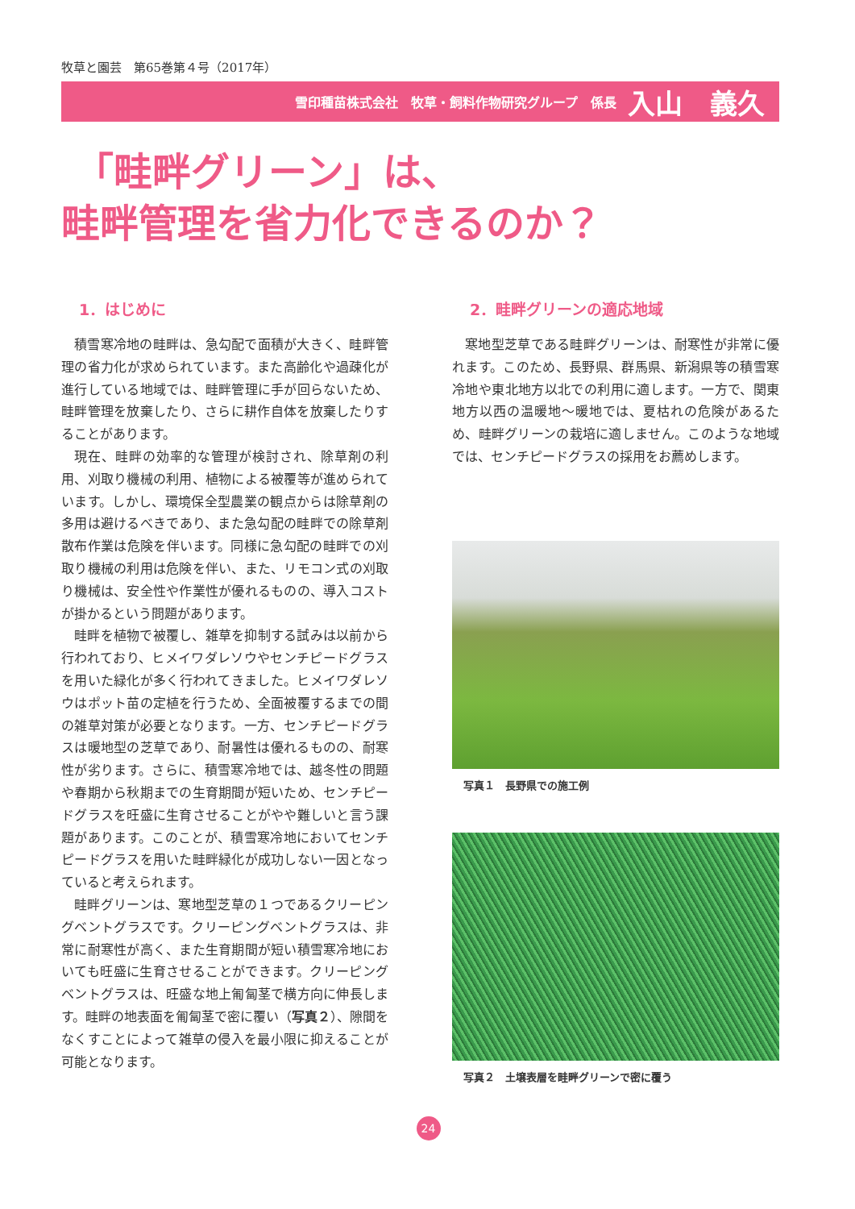牧草と園芸　第65巻第４号（2017年）
雪印種苗株式会社　牧草・飼料作物研究グループ　係長 入山　義久
「畦畔グリーン」は、
畦畔管理を省力化できるのか？
1．はじめに
積雪寒冷地の畦畔は、急勾配で面積が大きく、畦畔管理の省力化が求められています。また高齢化や過疎化が進行している地域では、畦畔管理に手が回らないため、畦畔管理を放棄したり、さらに耕作自体を放棄したりすることがあります。
現在、畦畔の効率的な管理が検討され、除草剤の利用、刈取り機械の利用、植物による被覆等が進められています。しかし、環境保全型農業の観点からは除草剤の多用は避けるべきであり、また急勾配の畦畔での除草剤散布作業は危険を伴います。同様に急勾配の畦畔での刈取り機械の利用は危険を伴い、また、リモコン式の刈取り機械は、安全性や作業性が優れるものの、導入コストが掛かるという問題があります。
畦畔を植物で被覆し、雑草を抑制する試みは以前から行われており、ヒメイワダレソウやセンチピードグラスを用いた緑化が多く行われてきました。ヒメイワダレソウはポット苗の定植を行うため、全面被覆するまでの間の雑草対策が必要となります。一方、センチピードグラスは暖地型の芝草であり、耐暑性は優れるものの、耐寒性が劣ります。さらに、積雪寒冷地では、越冬性の問題や春期から秋期までの生育期間が短いため、センチピードグラスを旺盛に生育させることがやや難しいと言う課題があります。このことが、積雪寒冷地においてセンチピードグラスを用いた畦畔緑化が成功しない一因となっていると考えられます。
畦畔グリーンは、寒地型芝草の１つであるクリーピングベントグラスです。クリーピングベントグラスは、非常に耐寒性が高く、また生育期間が短い積雪寒冷地においても旺盛に生育させることができます。クリーピングベントグラスは、旺盛な地上匍匐茎で横方向に伸長します。畦畔の地表面を匍匐茎で密に覆い（写真２）、隙間をなくすことによって雑草の侵入を最小限に抑えることが可能となります。
2．畦畔グリーンの適応地域
寒地型芝草である畦畔グリーンは、耐寒性が非常に優れます。このため、長野県、群馬県、新潟県等の積雪寒冷地や東北地方以北での利用に適します。一方で、関東地方以西の温暖地～暖地では、夏枯れの危険があるため、畦畔グリーンの栽培に適しません。このような地域では、センチピードグラスの採用をお薦めします。
写真１　長野県での施工例
写真２　土壌表層を畦畔グリーンで密に覆う
24